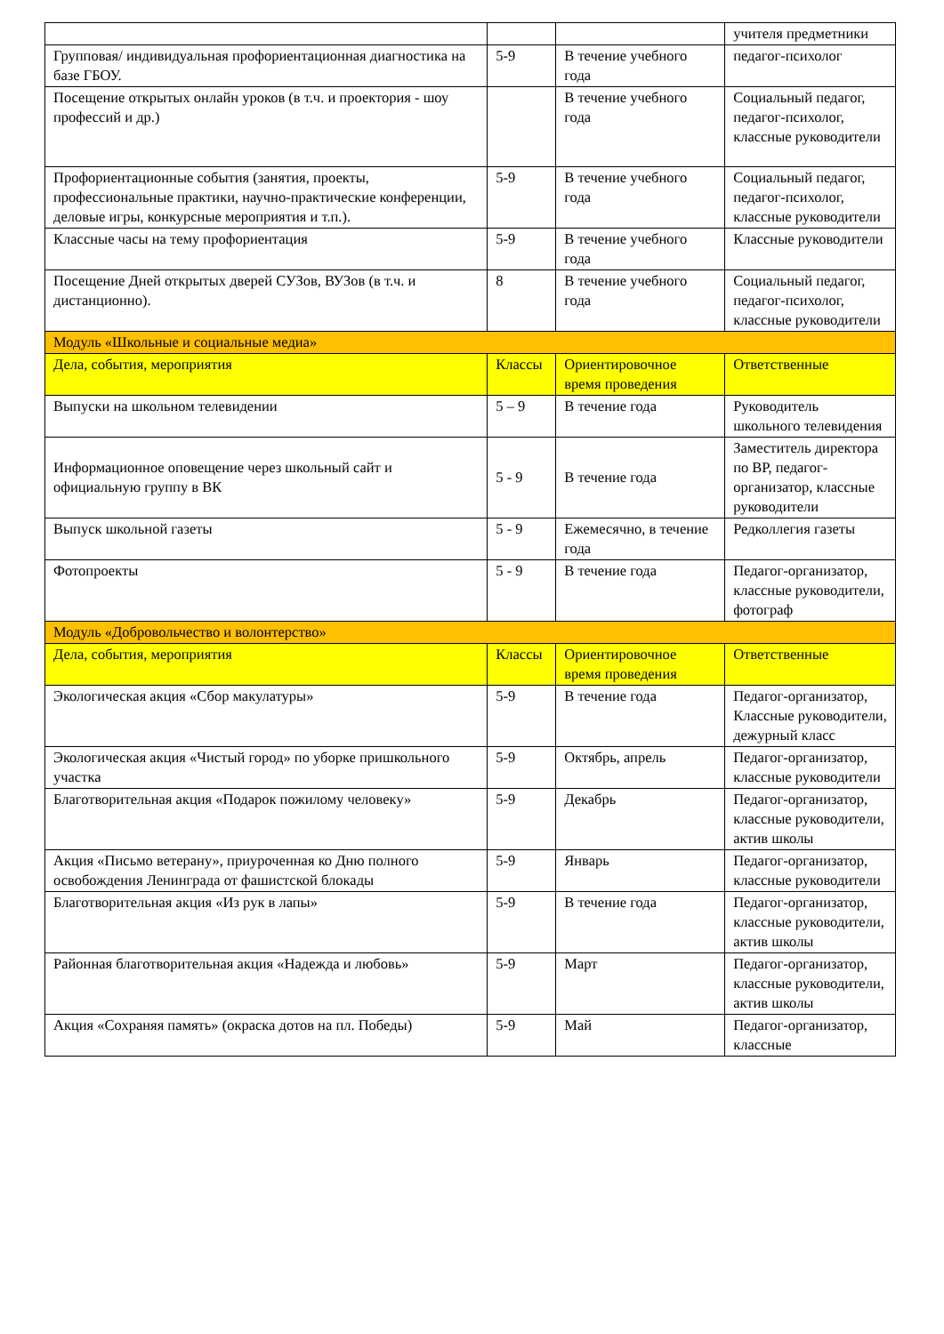| | | | учителя предметники |
| Групповая/ индивидуальная профориентационная диагностика на базе ГБОУ. | 5-9 | В течение учебного года | педагог-психолог |
| Посещение открытых онлайн уроков (в т.ч. и проектория - шоу профессий и др.) | | В течение учебного года | Социальный педагог, педагог-психолог, классные руководители |
| Профориентационные события (занятия, проекты, профессиональные практики, научно-практические конференции, деловые игры, конкурсные мероприятия и т.п.). | 5-9 | В течение учебного года | Социальный педагог, педагог-психолог, классные руководители |
| Классные часы на тему профориентация | 5-9 | В течение учебного года | Классные руководители |
| Посещение Дней открытых дверей СУЗов, ВУЗов (в т.ч. и дистанционно). | 8 | В течение учебного года | Социальный педагог, педагог-психолог, классные руководители |
| Модуль «Школьные и социальные медиа» | | | |
| Дела, события, мероприятия | Классы | Ориентировочное время проведения | Ответственные |
| Выпуски на школьном телевидении | 5 – 9 | В течение года | Руководитель школьного телевидения |
| Информационное оповещение через школьный сайт и официальную группу в ВК | 5 - 9 | В течение года | Заместитель директора по ВР, педагог-организатор, классные руководители |
| Выпуск школьной газеты | 5 - 9 | Ежемесячно, в течение года | Редколлегия газеты |
| Фотопроекты | 5 - 9 | В течение года | Педагог-организатор, классные руководители, фотограф |
| Модуль «Добровольчество и волонтерство» | | | |
| Дела, события, мероприятия | Классы | Ориентировочное время проведения | Ответственные |
| Экологическая акция «Сбор макулатуры» | 5-9 | В течение года | Педагог-организатор, Классные руководители, дежурный класс |
| Экологическая акция «Чистый город» по уборке пришкольного участка | 5-9 | Октябрь, апрель | Педагог-организатор, классные руководители |
| Благотворительная акция «Подарок пожилому человеку» | 5-9 | Декабрь | Педагог-организатор, классные руководители, актив школы |
| Акция «Письмо ветерану», приуроченная ко Дню полного освобождения Ленинграда от фашистской блокады | 5-9 | Январь | Педагог-организатор, классные руководители |
| Благотворительная акция «Из рук в лапы» | 5-9 | В течение года | Педагог-организатор, классные руководители, актив школы |
| Районная благотворительная акция «Надежда и любовь» | 5-9 | Март | Педагог-организатор, классные руководители, актив школы |
| Акция «Сохраняя память» (окраска дотов на пл. Победы) | 5-9 | Май | Педагог-организатор, классные |